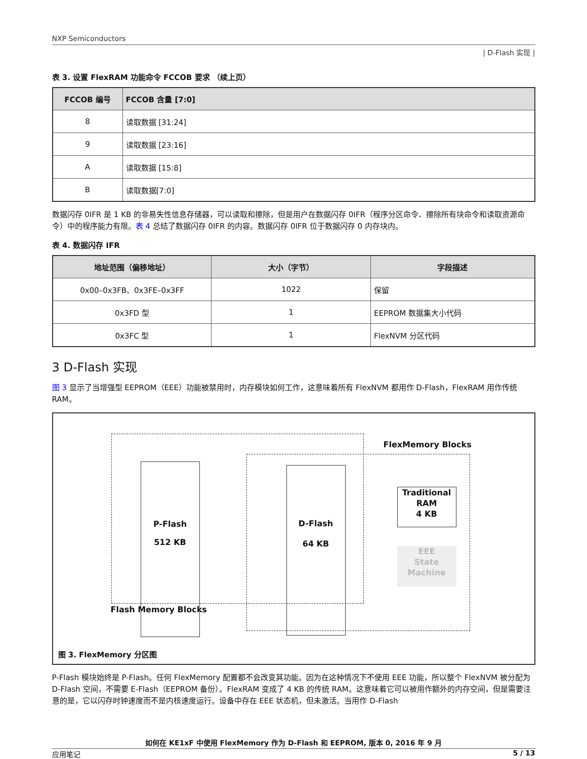NXP Semiconductors
| D-Flash 实现 |
表 3. 设置 FlexRAM 功能命令 FCCOB 要求 （续上页）
| FCCOB 编号 | FCCOB 含量 [7:0] |
| --- | --- |
| 8 | 读取数据 [31:24] |
| 9 | 读取数据 [23:16] |
| A | 读取数据 [15:8] |
| B | 读取数据[7:0] |
数据闪存 0IFR 是 1 KB 的非易失性信息存储器，可以读取和擦除，但是用户在数据闪存 0IFR（程序分区命令、擦除所有块命令和读取资源命令）中的程序能力有限。表 4 总结了数据闪存 0IFR 的内容。数据闪存 0IFR 位于数据闪存 0 内存块内。
表 4. 数据闪存 IFR
| 地址范围（偏移地址） | 大小（字节） | 字段描述 |
| --- | --- | --- |
| 0x00–0x3FB、0x3FE–0x3FF | 1022 | 保留 |
| 0x3FD 型 | 1 | EEPROM 数据集大小代码 |
| 0x3FC 型 | 1 | FlexNVM 分区代码 |
3 D-Flash 实现
图 3 显示了当增强型 EEPROM（EEE）功能被禁用时，内存模块如何工作，这意味着所有 FlexNVM 都用作 D-Flash，FlexRAM 用作传统 RAM。
P-Flash
512 KB
D-Flash
64 KB
Traditional
RAM
4 KB
EEE
State
Machine
FlexMemory Blocks
Flash Memory Blocks
图 3. FlexMemory 分区图
P-Flash 模块始终是 P-Flash。任何 FlexMemory 配置都不会改变其功能。因为在这种情况下不使用 EEE 功能，所以整个 FlexNVM 被分配为 D-Flash 空间，不需要 E-Flash（EEPROM 备份）。FlexRAM 变成了 4 KB 的传统 RAM。这意味着它可以被用作额外的内存空间，但是需要注意的是，它以闪存时钟速度而不是内核速度运行。设备中存在 EEE 状态机，但未激活。当用作 D-Flash
如何在 KE1xF 中使用 FlexMemory 作为 D-Flash 和 EEPROM, 版本 0, 2016 年 9 月
应用笔记 5 / 13